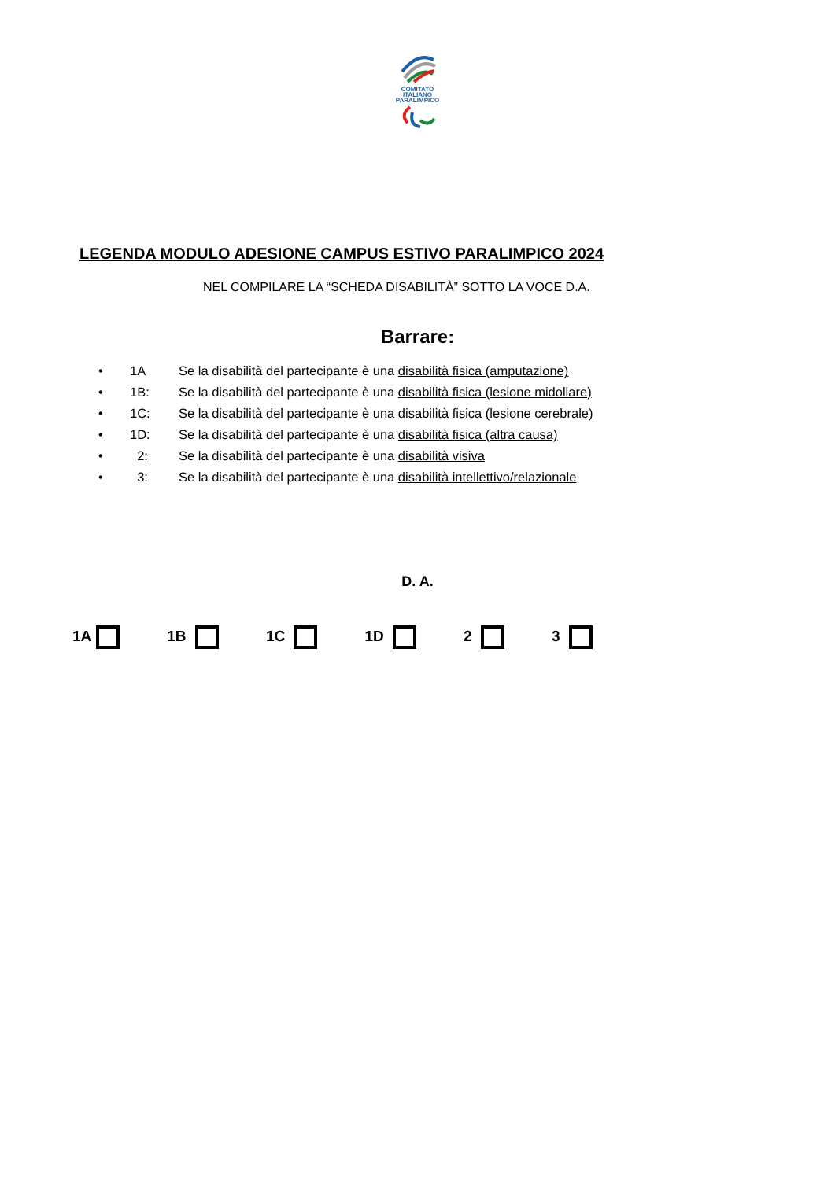COMITATO
ITALIANO
PARALIMPICO
LEGENDA MODULO ADESIONE CAMPUS ESTIVO PARALIMPICO 2024
NEL COMPILARE LA “SCHEDA DISABILITÀ” SOTTO LA VOCE D.A.
Barrare:
• 1A Se la disabilità del partecipante è una disabilità fisica (amputazione)
• 1B: Se la disabilità del partecipante è una disabilità fisica (lesione midollare)
• 1C: Se la disabilità del partecipante è una disabilità fisica (lesione cerebrale)
• 1D: Se la disabilità del partecipante è una disabilità fisica (altra causa)
• 2: Se la disabilità del partecipante è una disabilità visiva
• 3: Se la disabilità del partecipante è una disabilità intellettivo/relazionale
D. A.
1A 1B 1C 1D 2 3